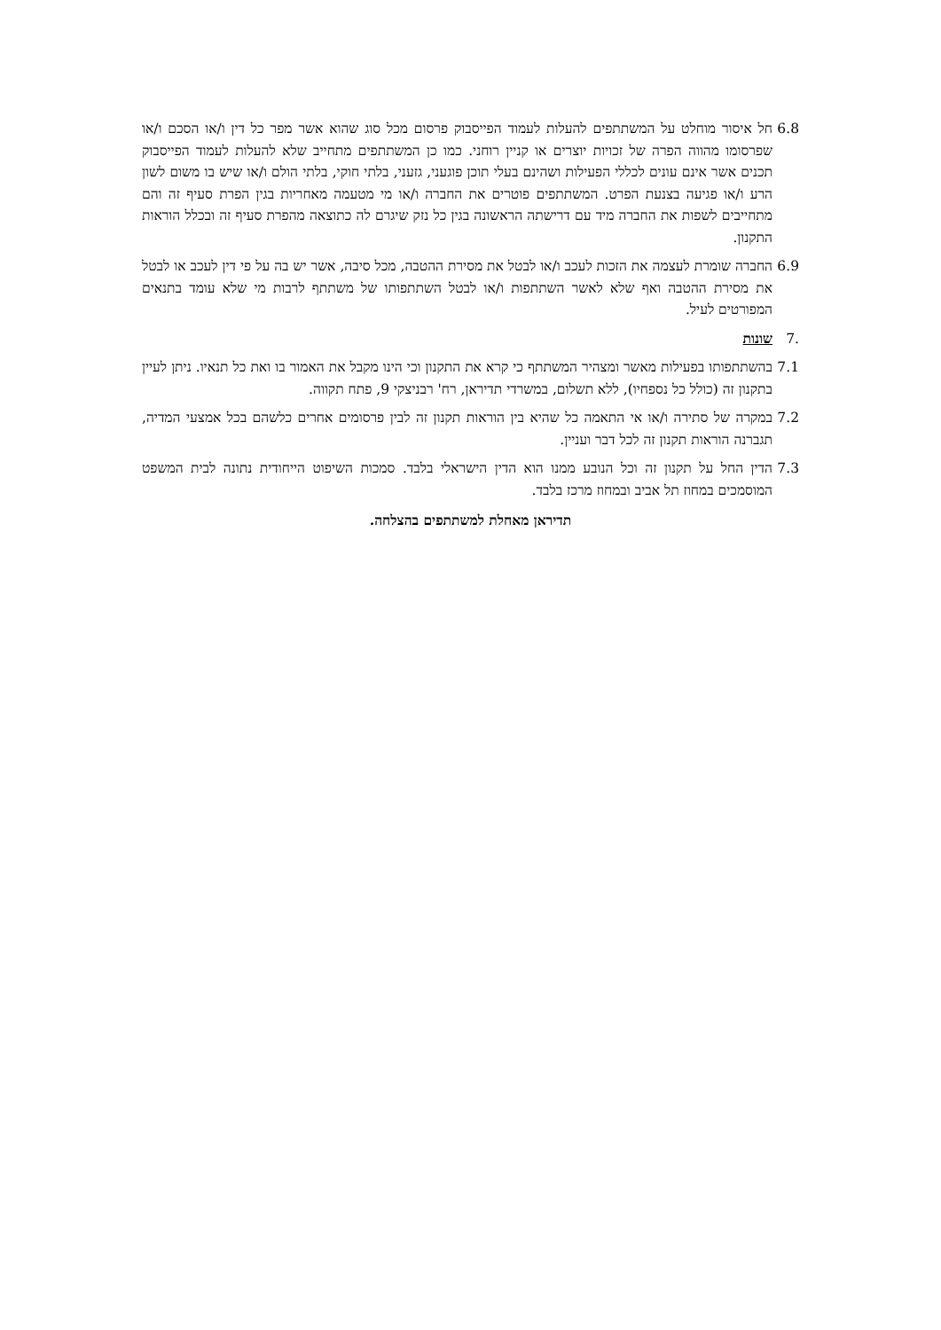6.8 חל איסור מוחלט על המשתתפים להעלות לעמוד הפייסבוק פרסום מכל סוג שהוא אשר מפר כל דין ו/או הסכם ו/או שפרסומו מהווה הפרה של זכויות יוצרים או קניין רוחני. כמו כן המשתתפים מתחייב שלא להעלות לעמוד הפייסבוק תכנים אשר אינם עונים לכללי הפעילות ושהינם בעלי תוכן פוגעני, גזעני, בלתי חוקי, בלתי הולם ו/או שיש בו משום לשון הרע ו/או פגיעה בצנעת הפרט. המשתתפים פוטרים את החברה ו/או מי מטעמה מאחריות בגין הפרת סעיף זה והם מתחייבים לשפות את החברה מיד עם דרישתה הראשונה בגין כל נזק שיגרם לה כתוצאה מהפרת סעיף זה ובכלל הוראות התקנון.
6.9 החברה שומרת לעצמה את הזכות לעכב ו/או לבטל את מסירת ההטבה, מכל סיבה, אשר יש בה על פי דין לעכב או לבטל את מסירת ההטבה ואף שלא לאשר השתתפות ו/או לבטל השתתפותו של משתתף לרבות מי שלא עומד בתנאים המפורטים לעיל.
.7 שונות
7.1 בהשתתפותו בפעילות מאשר ומצהיר המשתתף כי קרא את התקנון וכי הינו מקבל את האמור בו ואת כל תנאיו. ניתן לעיין בתקנון זה (כולל כל נספחיו), ללא תשלום, במשרדי תדיראן, רח' רבניצקי 9, פתח תקווה.
7.2 במקרה של סתירה ו/או אי התאמה כל שהיא בין הוראות תקנון זה לבין פרסומים אחרים כלשהם בכל אמצעי המדיה, תגברנה הוראות תקנון זה לכל דבר ועניין.
7.3 הדין החל על תקנון זה וכל הנובע ממנו הוא הדין הישראלי בלבד. סמכות השיפוט הייחודית נתונה לבית המשפט המוסמכים במחוז תל אביב ובמחוז מרכז בלבד.
תדיראן מאחלת למשתתפים בהצלחה.